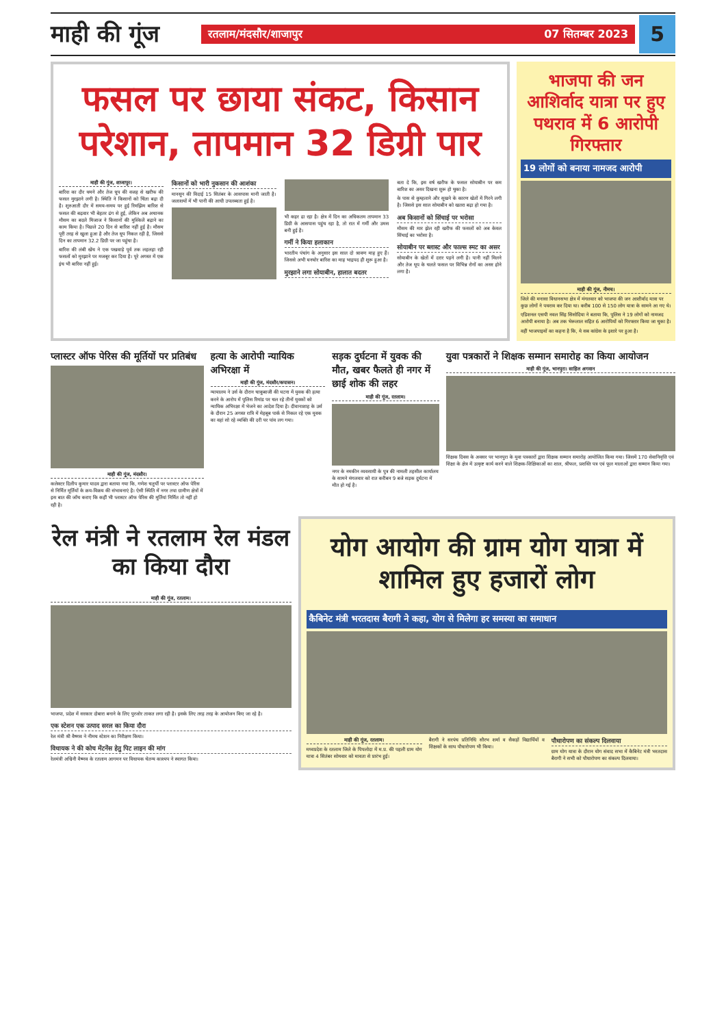माही की गूंज
रतलाम/मंदसौर/शाजापुर 07 सितम्बर 2023
5
फसल पर छाया संकट, किसान परेशान, तापमान 32 डिग्री पार
माही की गूंज, शाजापुर।
बारिश का दौर थमने और तेज धूप की वजह से खरीफ की फसल मुरझाने लगी है। स्थिति ने किसानों को चिंता बढ़ा दी है। शुरुआती दौर में समय-समय पर हुई रिमझिम बारिश से फसल की बढ़वार भी बेहतर ढंग से हुई, लेकिन अब अचानक मौसम का बदले मिजाज ने किसानों की मुश्किलें बढ़ाने का काम किया है। पिछले 20 दिन से बारिश नहीं हुई है। मौसम पूरी तरह से खुला हुआ है और तेज धूप निकल रही है, जिससे दिन का तापमान 32.2 डिग्री पर जा पहुंचा है।
बारिश की लंबी खेंच ने एक पखवाड़े पूर्व तक लहलहा रही फसलों को मुरझाने पर मजबूर कर दिया है। पूरे अगस्त में एक इंच भी बारिश नहीं हुई।
किसानों को भारी नुकसान की आशंका
मानसून की विदाई 15 सितंबर के आसपास मानी जाती है। जलाशयों में भी पानी की आधी उपलब्धता हुई है।
भी कहर ढा रहा है। क्षेत्र में दिन का अधिकतम तापमान 33 डिग्री के आसपास पहुंच रहा है, तो रात में गर्मी और उमस बनी हुई है।
गर्मी ने किया हलाकान
भारतीय पंचांग के अनुसार इस साल दो श्रावण माह हुए हैं। जिससे अभी घनघोर बारिश का माह भाद्रपद ही शुरू हुआ है।
मुरझाने लगा सोयाबीन, हालात बदतर
बता दे कि, इस वर्ष खरीफ के फसल सोयाबीन पर कम बारिश का असर दिखना शुरू हो चुका है।
के पास से कुम्हलाने और सूखने के कारण खेतों में गिरने लगी है। जिससे इस साल सोयाबीन को खतरा बढ़ा हो गया है।
अब किसानों को सिंचाई पर भरोसा
मौसम की मार झेल रही खरीफ की फसलों को अब केवल सिंचाई का भरोसा है।
सोयाबीन पर ब्लास्ट और फाल्स स्मट का असर
सोयाबीन के खेतों में दरार पड़ने लगी है। पानी नहीं मिलने और तेज धूप के चलते फसल पर विभिन्न रोगों का असर होने लगा है।
भाजपा की जन आशिर्वाद यात्रा पर हुए पथराव में 6 आरोपी गिरफ्तार
19 लोगों को बनाया नामजद आरोपी
माही की गूंज, नीमच।
जिले की मनासा विधानसभा क्षेत्र में मंगलवार को भाजपा की जन आशीर्वाद यात्रा पर कुछ लोगों ने पथराव कर दिया था। करीब 100 से 150 लोग यात्रा के सामने आ गए थे।
एडिशनल एसपी नवल सिंह सिसोदिया ने बताया कि, पुलिस ने 19 लोगों को नामजद आरोपी बनाया है। अब तक भेरूलाल सहित 6 आरोपियों को गिरफ्तार किया जा चुका है।
वहीं भाजपाइयों का कहना है कि, ये सब कांग्रेस के इशारे पर हुआ है।
प्लास्टर ऑफ पेरिस की मूर्तियों पर प्रतिबंध
माही की गूंज, मंदसौर।
कलेक्टर दिलीप कुमार यादव द्वारा बताया गया कि, गणेश चतुर्थी पर प्लास्टर ऑफ पेरिस से निर्मित मूर्तियों के क्रय-विक्रय की संभावनाएं है। ऐसी स्थिति में नगर तथा ग्रामीण क्षेत्रों में इस बात की जाँच कराए कि कहीं भी प्लास्टर ऑफ पेरिस की मूर्तियां निर्मित तो नहीं हो रही है।
हत्या के आरोपी न्यायिक अभिरक्षा में
माही की गूंज, मंदसौर/कपासन।
न्यायालय ने उर्स के दौरान चाकूबाजी की घटना में युवक की हत्या करने के आरोप में पुलिस रिमांड पर चल रहे तीनों युवकों को न्यायिक अभिरक्षा में भेजने का आदेश दिया है। दीवानाशाह के उर्स के दौरान 25 अगस्त रात्रि में मेहबूब पार्क से निकल रहे एक युवक का वहां सो रहे व्यक्ति की दरी पर पांव लग गया।
सड़क दुर्घटना में युवक की मौत, खबर फैलते ही नगर में छाई शोक की लहर
माही की गूंज, रतलाम।
नगर के नमकीन व्यवसायी के पुत्र की नामली तहसील कार्यालय के सामने मंगलवार को रात करीबन 9 बजे सड़क दुर्घटना में मौत हो गई है।
युवा पत्रकारों ने शिक्षक सम्मान समारोह का किया आयोजन
माही की गूंज, भानपुरा। साहिल अगवान
शिक्षक दिवस के अवसर पर भानपुरा के युवा पत्रकारों द्वारा शिक्षक सम्मान समारोह आयोजित किया गया। जिसमें 170 सेवानिवृत्ति एवं शिक्षा के क्षेत्र में उत्कृष्ट कार्य करने वाले शिक्षक-शिक्षिकाओं का शाल, श्रीफल, प्रशस्ति पत्र एवं फूल मालाओं द्वारा सम्मान किया गया।
रेल मंत्री ने रतलाम रेल मंडल का किया दौरा
माही की गूंज, रतलाम।
भाजपा, प्रदेश में सरकार दोबारा बनाने के लिए पुरजोर ताकत लगा रही है। इसके लिए तरह तरह के आयोजन किए जा रहे है।
एक स्टेशन एक उत्पाद सरल का किया दौरा
रेल मंत्री श्री वैष्णव ने नीमच स्टेशन का निरीक्षण किया।
विधायक ने की कोच मेंटनेंस हेतु पिट लाइन की मांग
रेलमंत्री अश्विनी वैष्णव के रतलाम आगमन पर विधायक चेतन्य काश्यप ने स्वागत किया।
योग आयोग की ग्राम योग यात्रा में शामिल हुए हजारों लोग
कैबिनेट मंत्री भरतदास बैरागी ने कहा, योग से मिलेगा हर समस्या का समाधान
माही की गूंज, रतलाम।
मध्यप्रदेश के रतलाम जिले के पिपलोदा में म.प्र. की पहली ग्राम योग यात्रा 4 सितंबर सोमवार को मावता से प्रारंभ हुई।
बैरागी ने सरपंच प्रतिनिधि सौरभ शर्मा व सैकड़ों विद्यार्थियों व शिक्षकों के साथ पौधारोपण भी किया।
पौधारोपण का संकल्प दिलवाया
ग्राम योग यात्रा के दौरान योग संवाद सभा में कैबिनेट मंत्री भरतदास बैरागी ने सभी को पौधारोपण का संकल्प दिलवाया।